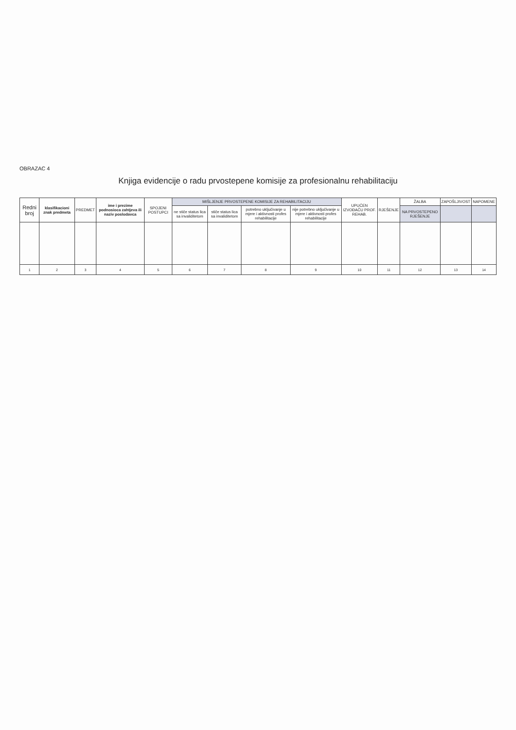OBRAZAC 4
Knjiga evidencije o radu prvostepene komisije za profesionalnu rehabilitaciju
| Redni broj | klasifikacioni znak predmeta | PREDMET | ime i prezime podnosioca zahtjeva ili naziv poslodavca | SPOJENI POSTUPCI | MIŠLJENJE PRVOSTEPENE KOMISIJE ZA REHABILITACIJU | | | | UPUĆEN IZVOĐAČU PROF. REHAB. | RJEŠENJE | ŽALBA | ZAPOŠLJIVOST | NAPOMENE |
| --- | --- | --- | --- | --- | --- | --- | --- | --- | --- | --- | --- | --- | --- |
| | | | | | ne stiče status lica sa invaliditetom | stiče status lica sa invaliditetom | potrebno uključivanje u mjere i aktivnosti profes rehabilitacije | nije potrebno uključivanje u mjere i aktivnosti profes rehabilitacije | | | NA PRVOSTEPENO RJEŠENJE | | |
| 1 | 2 | 3 | 4 | 5 | 6 | 7 | 8 | 9 | 10 | 11 | 12 | 13 | 14 |